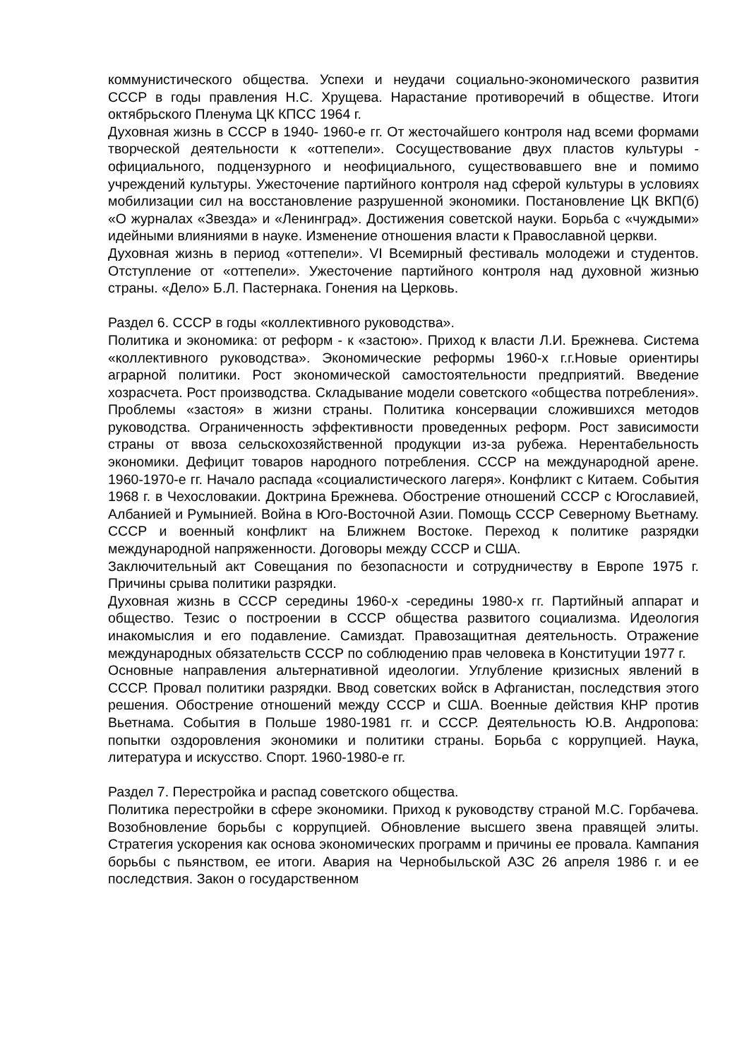коммунистического общества. Успехи и неудачи социально-экономического развития СССР в годы правления Н.С. Хрущева. Нарастание противоречий в обществе. Итоги октябрьского Пленума ЦК КПСС 1964 г.
Духовная жизнь в СССР в 1940- 1960-е гг. От жесточайшего контроля над всеми формами творческой деятельности к «оттепели». Сосуществование двух пластов культуры - официального, подцензурного и неофициального, существовавшего вне и помимо учреждений культуры. Ужесточение партийного контроля над сферой культуры в условиях мобилизации сил на восстановление разрушенной экономики. Постановление ЦК ВКП(б) «О журналах «Звезда» и «Ленинград». Достижения советской науки. Борьба с «чуждыми» идейными влияниями в науке. Изменение отношения власти к Православной церкви.
Духовная жизнь в период «оттепели». VI Всемирный фестиваль молодежи и студентов. Отступление от «оттепели». Ужесточение партийного контроля над духовной жизнью страны. «Дело» Б.Л. Пастернака. Гонения на Церковь.
Раздел 6. СССР в годы «коллективного руководства».
Политика и экономика: от реформ - к «застою». Приход к власти Л.И. Брежнева. Система «коллективного руководства». Экономические реформы 1960-х г.г.Новые ориентиры аграрной политики. Рост экономической самостоятельности предприятий. Введение хозрасчета. Рост производства. Складывание модели советского «общества потребления». Проблемы «застоя» в жизни страны. Политика консервации сложившихся методов руководства. Ограниченность эффективности проведенных реформ. Рост зависимости страны от ввоза сельскохозяйственной продукции из-за рубежа. Нерентабельность экономики. Дефицит товаров народного потребления. СССР на международной арене. 1960-1970-е гг. Начало распада «социалистического лагеря». Конфликт с Китаем. События 1968 г. в Чехословакии. Доктрина Брежнева. Обострение отношений СССР с Югославией, Албанией и Румынией. Война в Юго-Восточной Азии. Помощь СССР Северному Вьетнаму. СССР и военный конфликт на Ближнем Востоке. Переход к политике разрядки международной напряженности. Договоры между СССР и США.
Заключительный акт Совещания по безопасности и сотрудничеству в Европе 1975 г. Причины срыва политики разрядки.
Духовная жизнь в СССР середины 1960-х -середины 1980-х гг. Партийный аппарат и общество. Тезис о построении в СССР общества развитого социализма. Идеология инакомыслия и его подавление. Самиздат. Правозащитная деятельность. Отражение международных обязательств СССР по соблюдению прав человека в Конституции 1977 г.
Основные направления альтернативной идеологии. Углубление кризисных явлений в СССР. Провал политики разрядки. Ввод советских войск в Афганистан, последствия этого решения. Обострение отношений между СССР и США. Военные действия КНР против Вьетнама. События в Польше 1980-1981 гг. и СССР. Деятельность Ю.В. Андропова: попытки оздоровления экономики и политики страны. Борьба с коррупцией. Наука, литература и искусство. Спорт. 1960-1980-е гг.
Раздел 7. Перестройка и распад советского общества.
Политика перестройки в сфере экономики. Приход к руководству страной М.С. Горбачева. Возобновление борьбы с коррупцией. Обновление высшего звена правящей элиты. Стратегия ускорения как основа экономических программ и причины ее провала. Кампания борьбы с пьянством, ее итоги. Авария на Чернобыльской АЗС 26 апреля 1986 г. и ее последствия. Закон о государственном